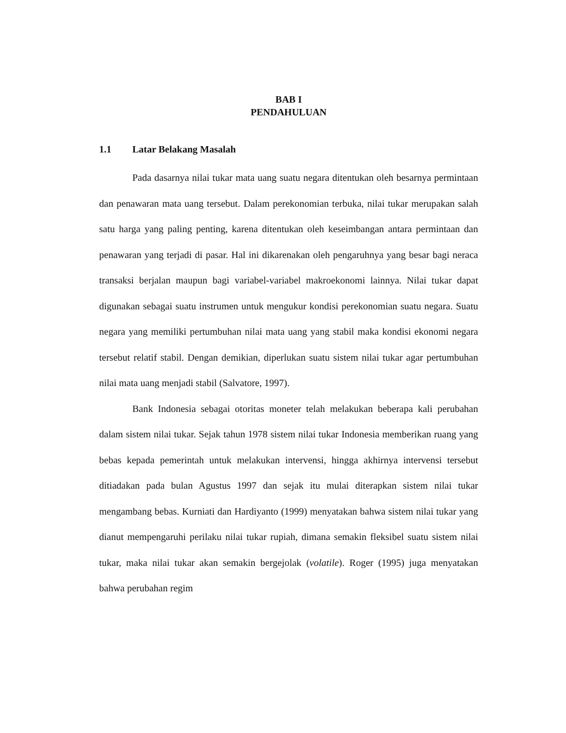BAB I
PENDAHULUAN
1.1 Latar Belakang Masalah
Pada dasarnya nilai tukar mata uang suatu negara ditentukan oleh besarnya permintaan dan penawaran mata uang tersebut. Dalam perekonomian terbuka, nilai tukar merupakan salah satu harga yang paling penting, karena ditentukan oleh keseimbangan antara permintaan dan penawaran yang terjadi di pasar. Hal ini dikarenakan oleh pengaruhnya yang besar bagi neraca transaksi berjalan maupun bagi variabel-variabel makroekonomi lainnya. Nilai tukar dapat digunakan sebagai suatu instrumen untuk mengukur kondisi perekonomian suatu negara. Suatu negara yang memiliki pertumbuhan nilai mata uang yang stabil maka kondisi ekonomi negara tersebut relatif stabil. Dengan demikian, diperlukan suatu sistem nilai tukar agar pertumbuhan nilai mata uang menjadi stabil (Salvatore, 1997).
Bank Indonesia sebagai otoritas moneter telah melakukan beberapa kali perubahan dalam sistem nilai tukar. Sejak tahun 1978 sistem nilai tukar Indonesia memberikan ruang yang bebas kepada pemerintah untuk melakukan intervensi, hingga akhirnya intervensi tersebut ditiadakan pada bulan Agustus 1997 dan sejak itu mulai diterapkan sistem nilai tukar mengambang bebas. Kurniati dan Hardiyanto (1999) menyatakan bahwa sistem nilai tukar yang dianut mempengaruhi perilaku nilai tukar rupiah, dimana semakin fleksibel suatu sistem nilai tukar, maka nilai tukar akan semakin bergejolak (volatile). Roger (1995) juga menyatakan bahwa perubahan regim